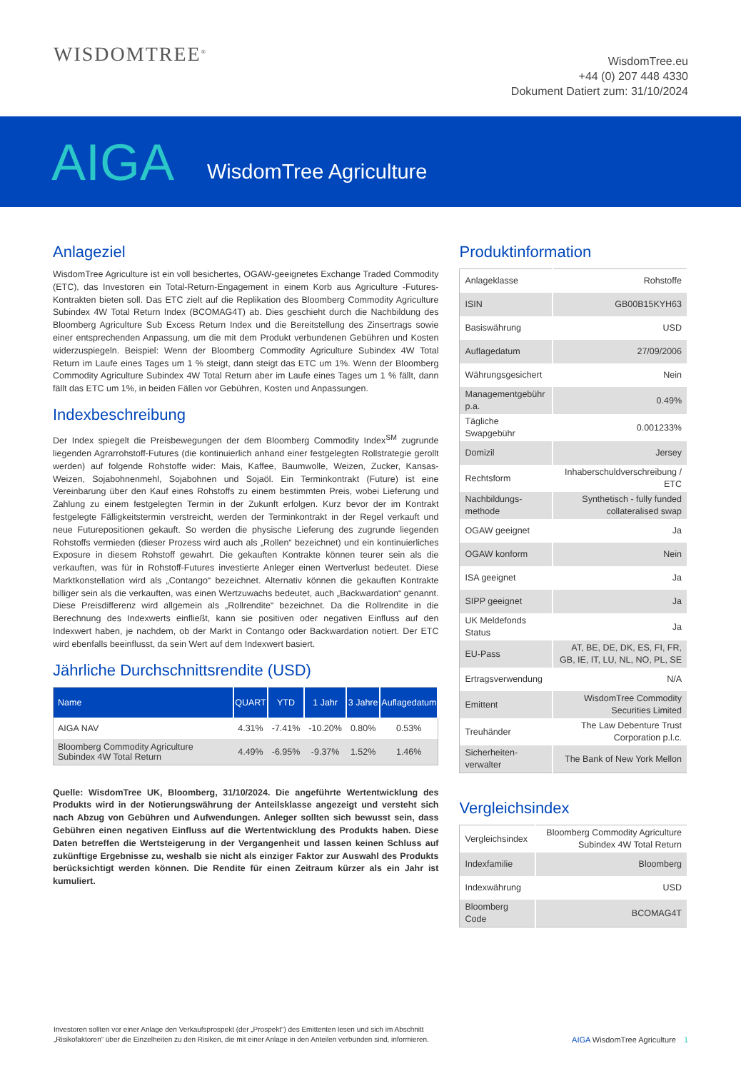WISDOMTREE<sup>®</sup>
WisdomTree.eu
+44 (0) 207 448 4330
Dokument Datiert zum: 31/10/2024
AIGA
WisdomTree Agriculture
Anlageziel
WisdomTree Agriculture ist ein voll besichertes, OGAW-geeignetes Exchange Traded Commodity (ETC), das Investoren ein Total-Return-Engagement in einem Korb aus Agriculture -Futures-Kontrakten bieten soll. Das ETC zielt auf die Replikation des Bloomberg Commodity Agriculture Subindex 4W Total Return Index (BCOMAG4T) ab. Dies geschieht durch die Nachbildung des Bloomberg Agriculture Sub Excess Return Index und die Bereitstellung des Zinsertrags sowie einer entsprechenden Anpassung, um die mit dem Produkt verbundenen Gebühren und Kosten widerzuspiegeln. Beispiel: Wenn der Bloomberg Commodity Agriculture Subindex 4W Total Return im Laufe eines Tages um 1 % steigt, dann steigt das ETC um 1%. Wenn der Bloomberg Commodity Agriculture Subindex 4W Total Return aber im Laufe eines Tages um 1 % fällt, dann fällt das ETC um 1%, in beiden Fällen vor Gebühren, Kosten und Anpassungen.
Indexbeschreibung
Der Index spiegelt die Preisbewegungen der dem Bloomberg Commodity Index<sup>SM</sup> zugrunde liegenden Agrarrohstoff-Futures (die kontinuierlich anhand einer festgelegten Rollstrategie gerollt werden) auf folgende Rohstoffe wider: Mais, Kaffee, Baumwolle, Weizen, Zucker, Kansas-Weizen, Sojabohnenmehl, Sojabohnen und Sojaöl. Ein Terminkontrakt (Future) ist eine Vereinbarung über den Kauf eines Rohstoffs zu einem bestimmten Preis, wobei Lieferung und Zahlung zu einem festgelegten Termin in der Zukunft erfolgen. Kurz bevor der im Kontrakt festgelegte Fälligkeitstermin verstreicht, werden der Terminkontrakt in der Regel verkauft und neue Futurepositionen gekauft. So werden die physische Lieferung des zugrunde liegenden Rohstoffs vermieden (dieser Prozess wird auch als „Rollen“ bezeichnet) und ein kontinuierliches Exposure in diesem Rohstoff gewahrt. Die gekauften Kontrakte können teurer sein als die verkauften, was für in Rohstoff-Futures investierte Anleger einen Wertverlust bedeutet. Diese Marktkonstellation wird als „Contango“ bezeichnet. Alternativ können die gekauften Kontrakte billiger sein als die verkauften, was einen Wertzuwachs bedeutet, auch „Backwardation“ genannt. Diese Preisdifferenz wird allgemein als „Rollrendite“ bezeichnet. Da die Rollrendite in die Berechnung des Indexwerts einfließt, kann sie positiven oder negativen Einfluss auf den Indexwert haben, je nachdem, ob der Markt in Contango oder Backwardation notiert. Der ETC wird ebenfalls beeinflusst, da sein Wert auf dem Indexwert basiert.
Jährliche Durchschnittsrendite (USD)
| Name | QUART | YTD | 1 Jahr | 3 Jahre | Auflagedatum |
| --- | --- | --- | --- | --- | --- |
| AIGA NAV | 4.31% | -7.41% | -10.20% | 0.80% | 0.53% |
| Bloomberg Commodity Agriculture Subindex 4W Total Return | 4.49% | -6.95% | -9.37% | 1.52% | 1.46% |
Quelle: WisdomTree UK, Bloomberg, 31/10/2024. Die angeführte Wertentwicklung des Produkts wird in der Notierungswährung der Anteilsklasse angezeigt und versteht sich nach Abzug von Gebühren und Aufwendungen. Anleger sollten sich bewusst sein, dass Gebühren einen negativen Einfluss auf die Wertentwicklung des Produkts haben. Diese Daten betreffen die Wertsteigerung in der Vergangenheit und lassen keinen Schluss auf zukünftige Ergebnisse zu, weshalb sie nicht als einziger Faktor zur Auswahl des Produkts berücksichtigt werden können. Die Rendite für einen Zeitraum kürzer als ein Jahr ist kumuliert.
Produktinformation
| Anlageklasse | Rohstoffe |
| ISIN | GB00B15KYH63 |
| Basiswährung | USD |
| Auflagedatum | 27/09/2006 |
| Währungsgesichert | Nein |
| Managementgebühr p.a. | 0.49% |
| Tägliche Swapgebühr | 0.001233% |
| Domizil | Jersey |
| Rechtsform | Inhaberschuldverschreibung / ETC |
| Nachbildungs-methode | Synthetisch - fully funded collateralised swap |
| OGAW geeignet | Ja |
| OGAW konform | Nein |
| ISA geeignet | Ja |
| SIPP geeignet | Ja |
| UK Meldefonds Status | Ja |
| EU-Pass | AT, BE, DE, DK, ES, FI, FR, GB, IE, IT, LU, NL, NO, PL, SE |
| Ertragsverwendung | N/A |
| Emittent | WisdomTree Commodity Securities Limited |
| Treuhänder | The Law Debenture Trust Corporation p.l.c. |
| Sicherheiten-verwalter | The Bank of New York Mellon |
Vergleichsindex
| Vergleichsindex | Bloomberg Commodity Agriculture Subindex 4W Total Return |
| Indexfamilie | Bloomberg |
| Indexwährung | USD |
| Bloomberg Code | BCOMAG4T |
Investoren sollten vor einer Anlage den Verkaufsprospekt (der „Prospekt“) des Emittenten lesen und sich im Abschnitt „Risikofaktoren“ über die Einzelheiten zu den Risiken, die mit einer Anlage in den Anteilen verbunden sind, informieren.
AIGA WisdomTree Agriculture 1